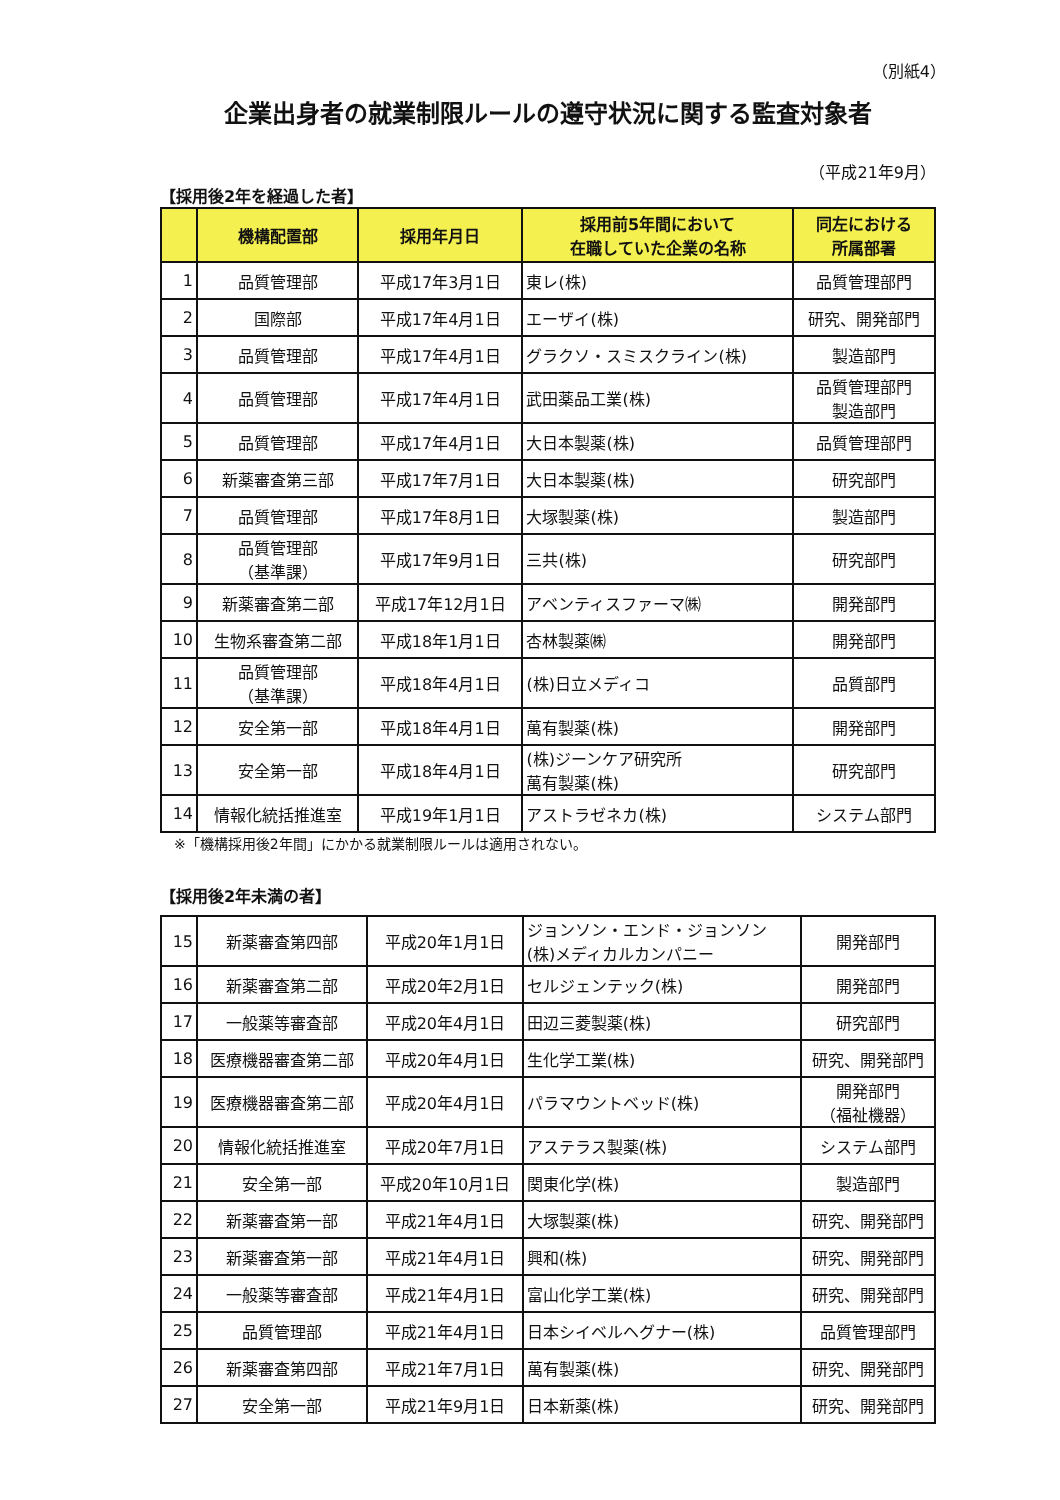（別紙4）
企業出身者の就業制限ルールの遵守状況に関する監査対象者
（平成21年9月）
【採用後2年を経過した者】
| | 機構配置部 | 採用年月日 | 採用前5年間において 在職していた企業の名称 | 同左における 所属部署 |
| --- | --- | --- | --- | --- |
| 1 | 品質管理部 | 平成17年3月1日 | 東レ(株) | 品質管理部門 |
| 2 | 国際部 | 平成17年4月1日 | エーザイ(株) | 研究、開発部門 |
| 3 | 品質管理部 | 平成17年4月1日 | グラクソ・スミスクライン(株) | 製造部門 |
| 4 | 品質管理部 | 平成17年4月1日 | 武田薬品工業(株) | 品質管理部門 製造部門 |
| 5 | 品質管理部 | 平成17年4月1日 | 大日本製薬(株) | 品質管理部門 |
| 6 | 新薬審査第三部 | 平成17年7月1日 | 大日本製薬(株) | 研究部門 |
| 7 | 品質管理部 | 平成17年8月1日 | 大塚製薬(株) | 製造部門 |
| 8 | 品質管理部 （基準課） | 平成17年9月1日 | 三共(株) | 研究部門 |
| 9 | 新薬審査第二部 | 平成17年12月1日 | アベンティスファーマ㈱ | 開発部門 |
| 10 | 生物系審査第二部 | 平成18年1月1日 | 杏林製薬㈱ | 開発部門 |
| 11 | 品質管理部 （基準課） | 平成18年4月1日 | (株)日立メディコ | 品質部門 |
| 12 | 安全第一部 | 平成18年4月1日 | 萬有製薬(株) | 開発部門 |
| 13 | 安全第一部 | 平成18年4月1日 | (株)ジーンケア研究所 萬有製薬(株) | 研究部門 |
| 14 | 情報化統括推進室 | 平成19年1月1日 | アストラゼネカ(株) | システム部門 |
※「機構採用後2年間」にかかる就業制限ルールは適用されない。
【採用後2年未満の者】
| 15 | 新薬審査第四部 | 平成20年1月1日 | ジョンソン・エンド・ジョンソン (株)メディカルカンパニー | 開発部門 |
| 16 | 新薬審査第二部 | 平成20年2月1日 | セルジェンテック(株) | 開発部門 |
| 17 | 一般薬等審査部 | 平成20年4月1日 | 田辺三菱製薬(株) | 研究部門 |
| 18 | 医療機器審査第二部 | 平成20年4月1日 | 生化学工業(株) | 研究、開発部門 |
| 19 | 医療機器審査第二部 | 平成20年4月1日 | パラマウントベッド(株) | 開発部門 （福祉機器） |
| 20 | 情報化統括推進室 | 平成20年7月1日 | アステラス製薬(株) | システム部門 |
| 21 | 安全第一部 | 平成20年10月1日 | 関東化学(株) | 製造部門 |
| 22 | 新薬審査第一部 | 平成21年4月1日 | 大塚製薬(株) | 研究、開発部門 |
| 23 | 新薬審査第一部 | 平成21年4月1日 | 興和(株) | 研究、開発部門 |
| 24 | 一般薬等審査部 | 平成21年4月1日 | 富山化学工業(株) | 研究、開発部門 |
| 25 | 品質管理部 | 平成21年4月1日 | 日本シイベルヘグナー(株) | 品質管理部門 |
| 26 | 新薬審査第四部 | 平成21年7月1日 | 萬有製薬(株) | 研究、開発部門 |
| 27 | 安全第一部 | 平成21年9月1日 | 日本新薬(株) | 研究、開発部門 |